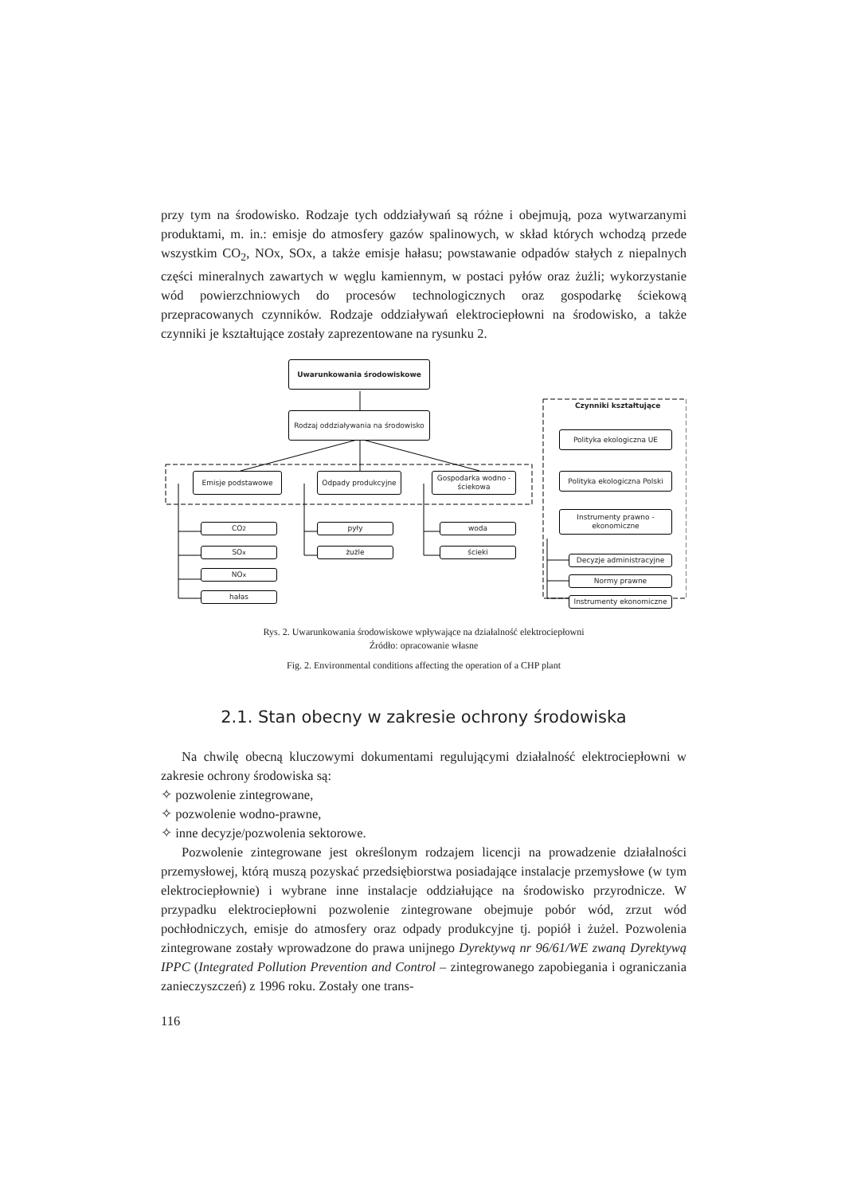przy tym na środowisko. Rodzaje tych oddziaływań są różne i obejmują, poza wytwarzanymi produktami, m. in.: emisje do atmosfery gazów spalinowych, w skład których wchodzą przede wszystkim CO<sub>2</sub>, NOx, SOx, a także emisje hałasu; powstawanie odpadów stałych z niepalnych części mineralnych zawartych w węglu kamiennym, w postaci pyłów oraz żużli; wykorzystanie wód powierzchniowych do procesów technologicznych oraz gospodarkę ściekową przepracowanych czynników. Rodzaje oddziaływań elektrociepłowni na środowisko, a także czynniki je kształtujące zostały zaprezentowane na rysunku 2.
Uwarunkowania środowiskowe
Rodzaj oddziaływania na środowisko
Czynniki kształtujące
Polityka ekologiczna UE
Emisje podstawowe Odpady produkcyjne
Gospodarka wodno - ściekowa
Polityka ekologiczna Polski
CO<sub>2</sub> pyły woda
Instrumenty prawno - ekonomiczne
SO<sub>x</sub> żużle ścieki
Decyzje administracyjne
NO<sub>x</sub>
Normy prawne
hałas
Instrumenty ekonomiczne
Rys. 2. Uwarunkowania środowiskowe wpływające na działalność elektrociepłowni
Źródło: opracowanie własne
Fig. 2. Environmental conditions affecting the operation of a CHP plant
2.1. Stan obecny w zakresie ochrony środowiska
Na chwilę obecną kluczowymi dokumentami regulującymi działalność elektrociepłowni w zakresie ochrony środowiska są:
✧ pozwolenie zintegrowane,
✧ pozwolenie wodno-prawne,
✧ inne decyzje/pozwolenia sektorowe.
Pozwolenie zintegrowane jest określonym rodzajem licencji na prowadzenie działalności przemysłowej, którą muszą pozyskać przedsiębiorstwa posiadające instalacje przemysłowe (w tym elektrociepłownie) i wybrane inne instalacje oddziałujące na środowisko przyrodnicze. W przypadku elektrociepłowni pozwolenie zintegrowane obejmuje pobór wód, zrzut wód pochłodniczych, emisje do atmosfery oraz odpady produkcyjne tj. popiół i żużel. Pozwolenia zintegrowane zostały wprowadzone do prawa unijnego Dyrektywą nr 96/61/WE zwaną Dyrektywą IPPC (Integrated Pollution Prevention and Control – zintegrowanego zapobiegania i ograniczania zanieczyszczeń) z 1996 roku. Zostały one trans-
116